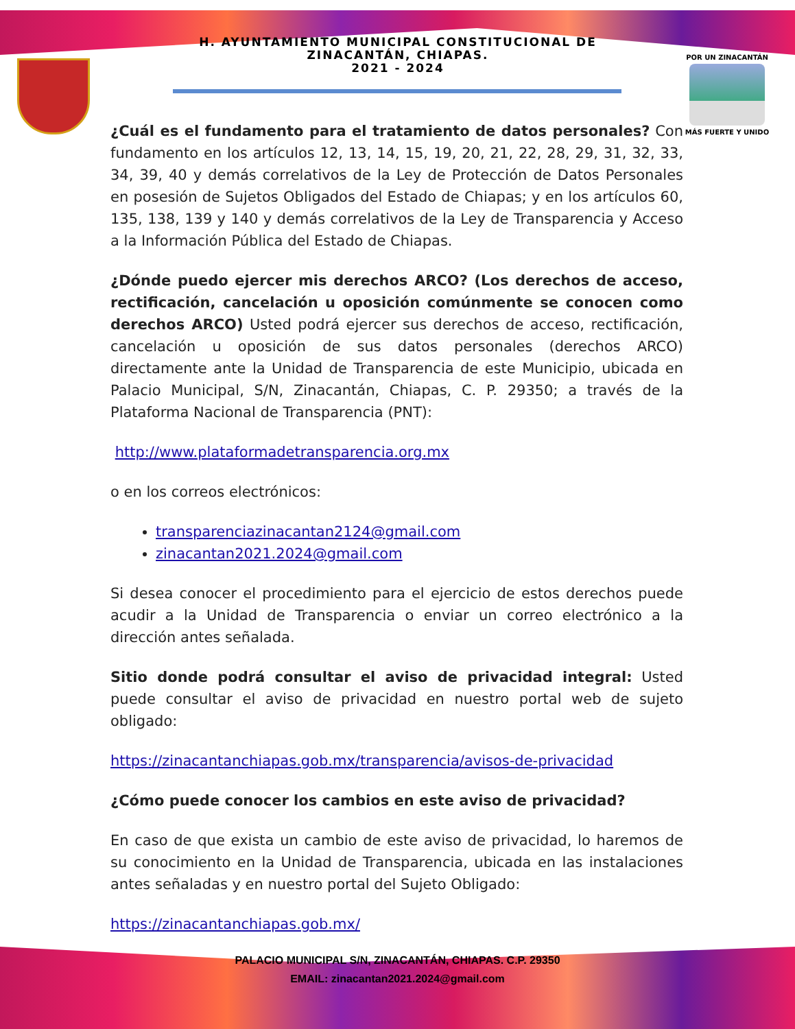H. AYUNTAMIENTO MUNICIPAL CONSTITUCIONAL DE
ZINACANTÁN, CHIAPAS.
2021 - 2024
POR UN ZINACANTÁN
MÁS FUERTE Y UNIDO
¿Cuál es el fundamento para el tratamiento de datos personales? Con fundamento en los artículos 12, 13, 14, 15, 19, 20, 21, 22, 28, 29, 31, 32, 33, 34, 39, 40 y demás correlativos de la Ley de Protección de Datos Personales en posesión de Sujetos Obligados del Estado de Chiapas; y en los artículos 60, 135, 138, 139 y 140 y demás correlativos de la Ley de Transparencia y Acceso a la Información Pública del Estado de Chiapas.
¿Dónde puedo ejercer mis derechos ARCO? (Los derechos de acceso, rectificación, cancelación u oposición comúnmente se conocen como derechos ARCO) Usted podrá ejercer sus derechos de acceso, rectificación, cancelación u oposición de sus datos personales (derechos ARCO) directamente ante la Unidad de Transparencia de este Municipio, ubicada en Palacio Municipal, S/N, Zinacantán, Chiapas, C. P. 29350; a través de la Plataforma Nacional de Transparencia (PNT):
http://www.plataformadetransparencia.org.mx
o en los correos electrónicos:
transparenciazinacantan2124@gmail.com
zinacantan2021.2024@gmail.com
Si desea conocer el procedimiento para el ejercicio de estos derechos puede acudir a la Unidad de Transparencia o enviar un correo electrónico a la dirección antes señalada.
Sitio donde podrá consultar el aviso de privacidad integral: Usted puede consultar el aviso de privacidad en nuestro portal web de sujeto obligado:
https://zinacantanchiapas.gob.mx/transparencia/avisos-de-privacidad
¿Cómo puede conocer los cambios en este aviso de privacidad?
En caso de que exista un cambio de este aviso de privacidad, lo haremos de su conocimiento en la Unidad de Transparencia, ubicada en las instalaciones antes señaladas y en nuestro portal del Sujeto Obligado:
https://zinacantanchiapas.gob.mx/
PALACIO MUNICIPAL S/N, ZINACANTÁN, CHIAPAS. C.P. 29350
EMAIL: zinacantan2021.2024@gmail.com